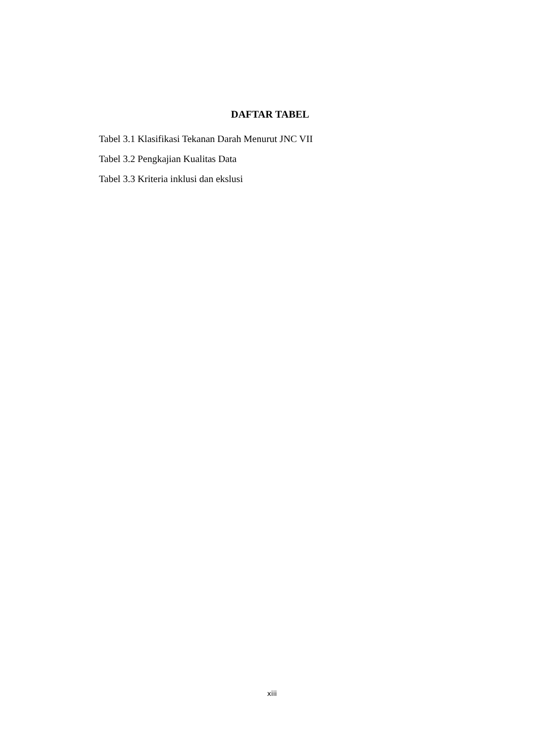DAFTAR TABEL
Tabel 3.1 Klasifikasi Tekanan Darah Menurut JNC VII
Tabel 3.2 Pengkajian Kualitas Data
Tabel 3.3 Kriteria inklusi dan ekslusi
xiii